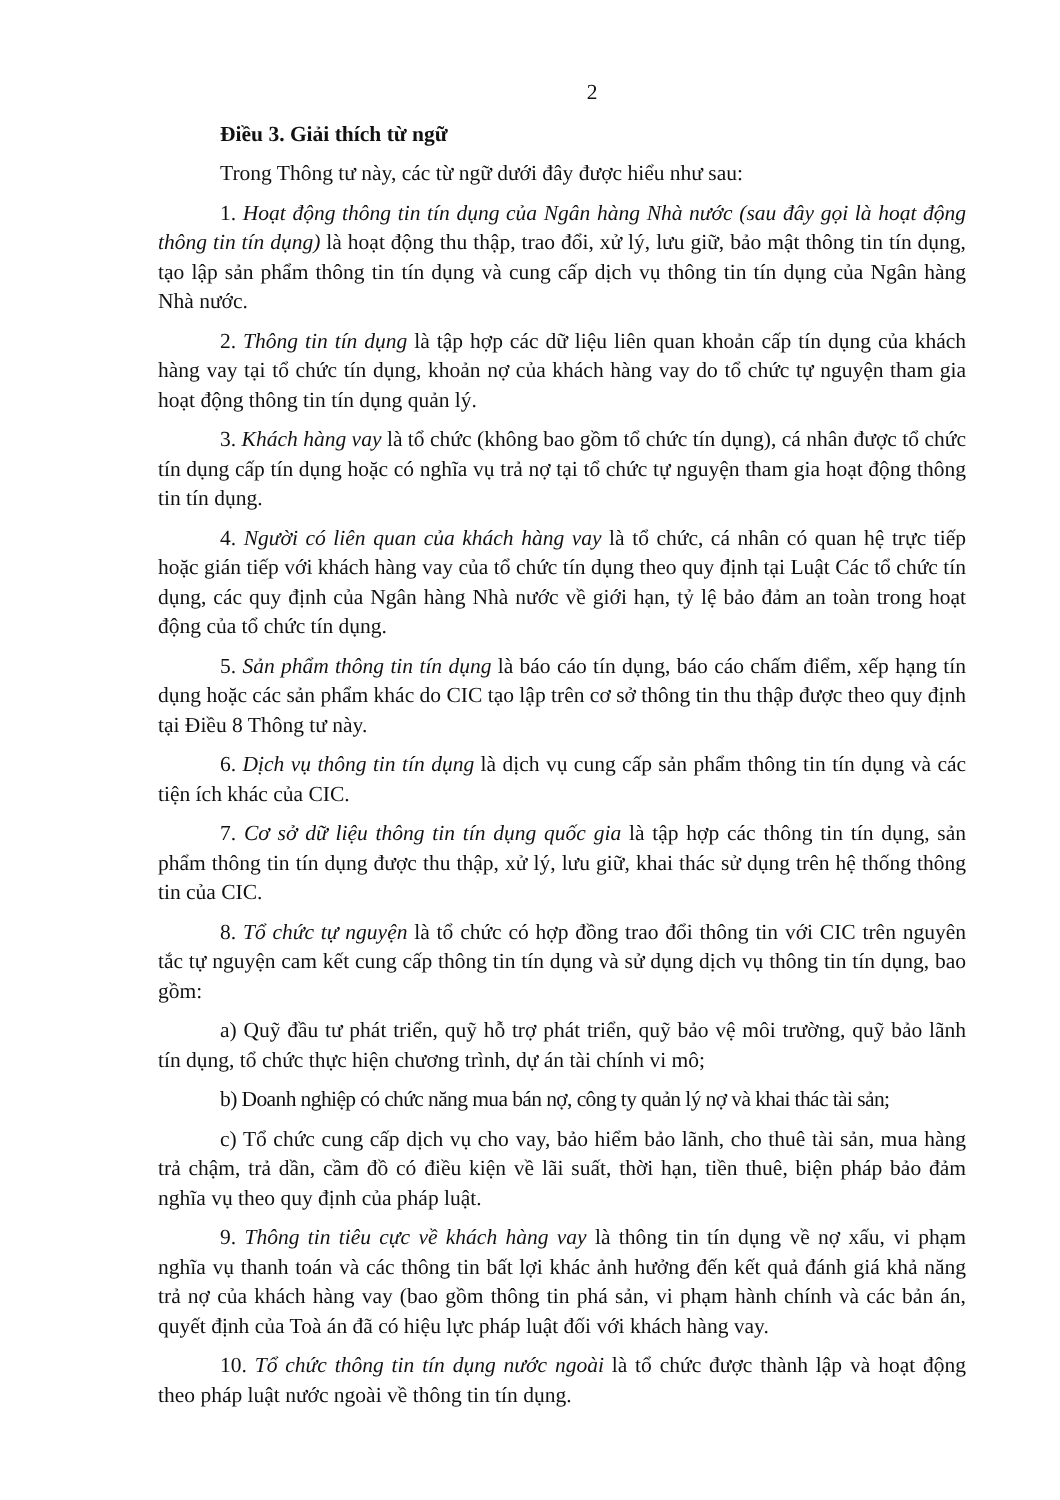2
Điều 3. Giải thích từ ngữ
Trong Thông tư này, các từ ngữ dưới đây được hiểu như sau:
1. Hoạt động thông tin tín dụng của Ngân hàng Nhà nước (sau đây gọi là hoạt động thông tin tín dụng) là hoạt động thu thập, trao đổi, xử lý, lưu giữ, bảo mật thông tin tín dụng, tạo lập sản phẩm thông tin tín dụng và cung cấp dịch vụ thông tin tín dụng của Ngân hàng Nhà nước.
2. Thông tin tín dụng là tập hợp các dữ liệu liên quan khoản cấp tín dụng của khách hàng vay tại tổ chức tín dụng, khoản nợ của khách hàng vay do tổ chức tự nguyện tham gia hoạt động thông tin tín dụng quản lý.
3. Khách hàng vay là tổ chức (không bao gồm tổ chức tín dụng), cá nhân được tổ chức tín dụng cấp tín dụng hoặc có nghĩa vụ trả nợ tại tổ chức tự nguyện tham gia hoạt động thông tin tín dụng.
4. Người có liên quan của khách hàng vay là tổ chức, cá nhân có quan hệ trực tiếp hoặc gián tiếp với khách hàng vay của tổ chức tín dụng theo quy định tại Luật Các tổ chức tín dụng, các quy định của Ngân hàng Nhà nước về giới hạn, tỷ lệ bảo đảm an toàn trong hoạt động của tổ chức tín dụng.
5. Sản phẩm thông tin tín dụng là báo cáo tín dụng, báo cáo chấm điểm, xếp hạng tín dụng hoặc các sản phẩm khác do CIC tạo lập trên cơ sở thông tin thu thập được theo quy định tại Điều 8 Thông tư này.
6. Dịch vụ thông tin tín dụng là dịch vụ cung cấp sản phẩm thông tin tín dụng và các tiện ích khác của CIC.
7. Cơ sở dữ liệu thông tin tín dụng quốc gia là tập hợp các thông tin tín dụng, sản phẩm thông tin tín dụng được thu thập, xử lý, lưu giữ, khai thác sử dụng trên hệ thống thông tin của CIC.
8. Tổ chức tự nguyện là tổ chức có hợp đồng trao đổi thông tin với CIC trên nguyên tắc tự nguyện cam kết cung cấp thông tin tín dụng và sử dụng dịch vụ thông tin tín dụng, bao gồm:
a) Quỹ đầu tư phát triển, quỹ hỗ trợ phát triển, quỹ bảo vệ môi trường, quỹ bảo lãnh tín dụng, tổ chức thực hiện chương trình, dự án tài chính vi mô;
b) Doanh nghiệp có chức năng mua bán nợ, công ty quản lý nợ và khai thác tài sản;
c) Tổ chức cung cấp dịch vụ cho vay, bảo hiểm bảo lãnh, cho thuê tài sản, mua hàng trả chậm, trả dần, cầm đồ có điều kiện về lãi suất, thời hạn, tiền thuê, biện pháp bảo đảm nghĩa vụ theo quy định của pháp luật.
9. Thông tin tiêu cực về khách hàng vay là thông tin tín dụng về nợ xấu, vi phạm nghĩa vụ thanh toán và các thông tin bất lợi khác ảnh hưởng đến kết quả đánh giá khả năng trả nợ của khách hàng vay (bao gồm thông tin phá sản, vi phạm hành chính và các bản án, quyết định của Toà án đã có hiệu lực pháp luật đối với khách hàng vay.
10. Tổ chức thông tin tín dụng nước ngoài là tổ chức được thành lập và hoạt động theo pháp luật nước ngoài về thông tin tín dụng.